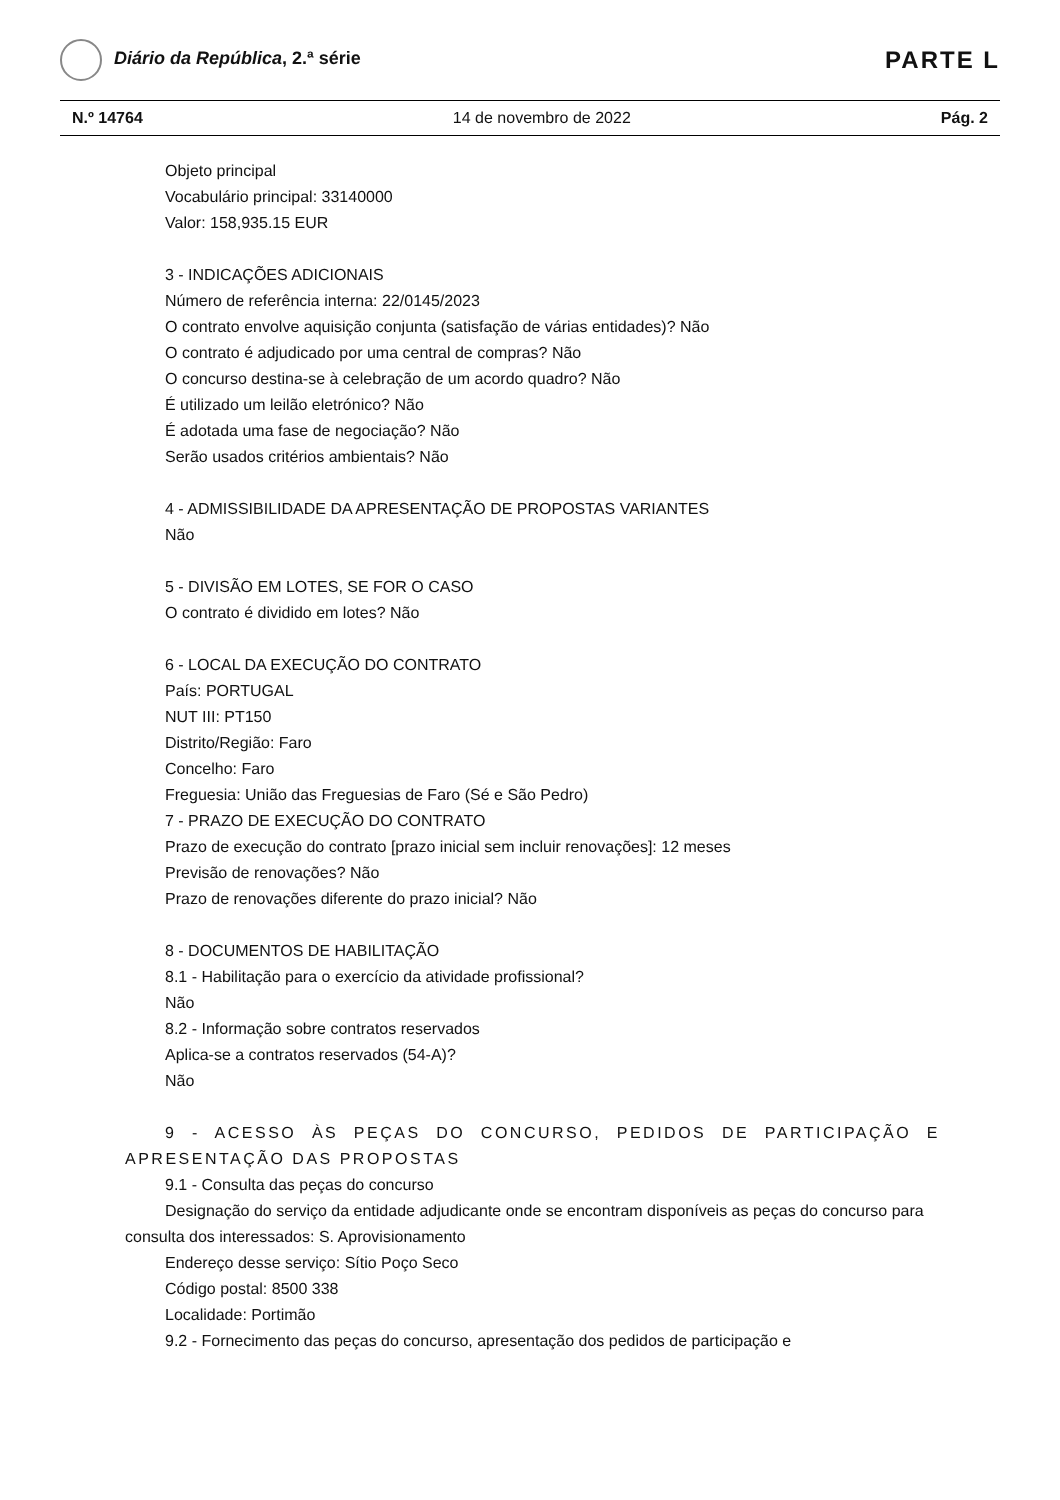Diário da República, 2.ª série
PARTE L
N.º 14764 14 de novembro de 2022 Pág. 2
Objeto principal
Vocabulário principal: 33140000
Valor: 158,935.15 EUR
3 - INDICAÇÕES ADICIONAIS
Número de referência interna: 22/0145/2023
O contrato envolve aquisição conjunta (satisfação de várias entidades)? Não
O contrato é adjudicado por uma central de compras? Não
O concurso destina-se à celebração de um acordo quadro? Não
É utilizado um leilão eletrónico? Não
É adotada uma fase de negociação? Não
Serão usados critérios ambientais? Não
4 - ADMISSIBILIDADE DA APRESENTAÇÃO DE PROPOSTAS VARIANTES
Não
5 - DIVISÃO EM LOTES, SE FOR O CASO
O contrato é dividido em lotes? Não
6 - LOCAL DA EXECUÇÃO DO CONTRATO
País: PORTUGAL
NUT III: PT150
Distrito/Região: Faro
Concelho: Faro
Freguesia: União das Freguesias de Faro (Sé e São Pedro)
7 - PRAZO DE EXECUÇÃO DO CONTRATO
Prazo de execução do contrato [prazo inicial sem incluir renovações]: 12 meses
Previsão de renovações? Não
Prazo de renovações diferente do prazo inicial? Não
8 - DOCUMENTOS DE HABILITAÇÃO
8.1 - Habilitação para o exercício da atividade profissional?
Não
8.2 - Informação sobre contratos reservados
Aplica-se a contratos reservados (54-A)?
Não
9 - ACESSO ÀS PEÇAS DO CONCURSO, PEDIDOS DE PARTICIPAÇÃO E APRESENTAÇÃO DAS PROPOSTAS
9.1 - Consulta das peças do concurso
Designação do serviço da entidade adjudicante onde se encontram disponíveis as peças do concurso para consulta dos interessados: S. Aprovisionamento
Endereço desse serviço: Sítio Poço Seco
Código postal: 8500 338
Localidade: Portimão
9.2 - Fornecimento das peças do concurso, apresentação dos pedidos de participação e